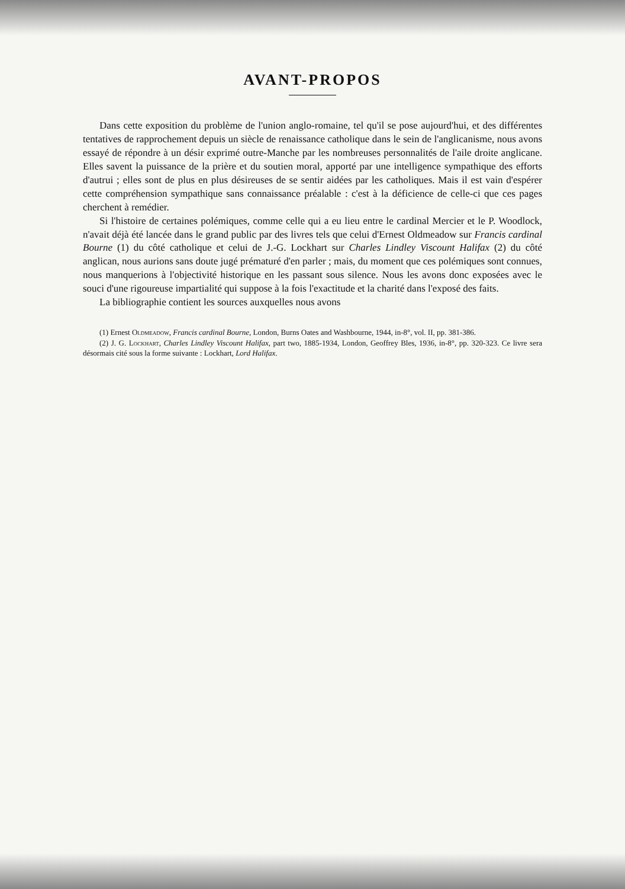AVANT-PROPOS
Dans cette exposition du problème de l'union anglo-romaine, tel qu'il se pose aujourd'hui, et des différentes tentatives de rapprochement depuis un siècle de renaissance catholique dans le sein de l'anglicanisme, nous avons essayé de répondre à un désir exprimé outre-Manche par les nombreuses personnalités de l'aile droite anglicane. Elles savent la puissance de la prière et du soutien moral, apporté par une intelligence sympathique des efforts d'autrui ; elles sont de plus en plus désireuses de se sentir aidées par les catholiques. Mais il est vain d'espérer cette compréhension sympathique sans connaissance préalable : c'est à la déficience de celle-ci que ces pages cherchent à remédier.
Si l'histoire de certaines polémiques, comme celle qui a eu lieu entre le cardinal Mercier et le P. Woodlock, n'avait déjà été lancée dans le grand public par des livres tels que celui d'Ernest Oldmeadow sur Francis cardinal Bourne (1) du côté catholique et celui de J.-G. Lockhart sur Charles Lindley Viscount Halifax (2) du côté anglican, nous aurions sans doute jugé prématuré d'en parler ; mais, du moment que ces polémiques sont connues, nous manquerions à l'objectivité historique en les passant sous silence. Nous les avons donc exposées avec le souci d'une rigoureuse impartialité qui suppose à la fois l'exactitude et la charité dans l'exposé des faits.
La bibliographie contient les sources auxquelles nous avons
(1) Ernest Oldmeadow, Francis cardinal Bourne, London, Burns Oates and Washbourne, 1944, in-8°, vol. II, pp. 381-386.
(2) J. G. Lockhart, Charles Lindley Viscount Halifax, part two, 1885-1934, London, Geoffrey Bles, 1936, in-8°, pp. 320-323. Ce livre sera désormais cité sous la forme suivante : Lockhart, Lord Halifax.